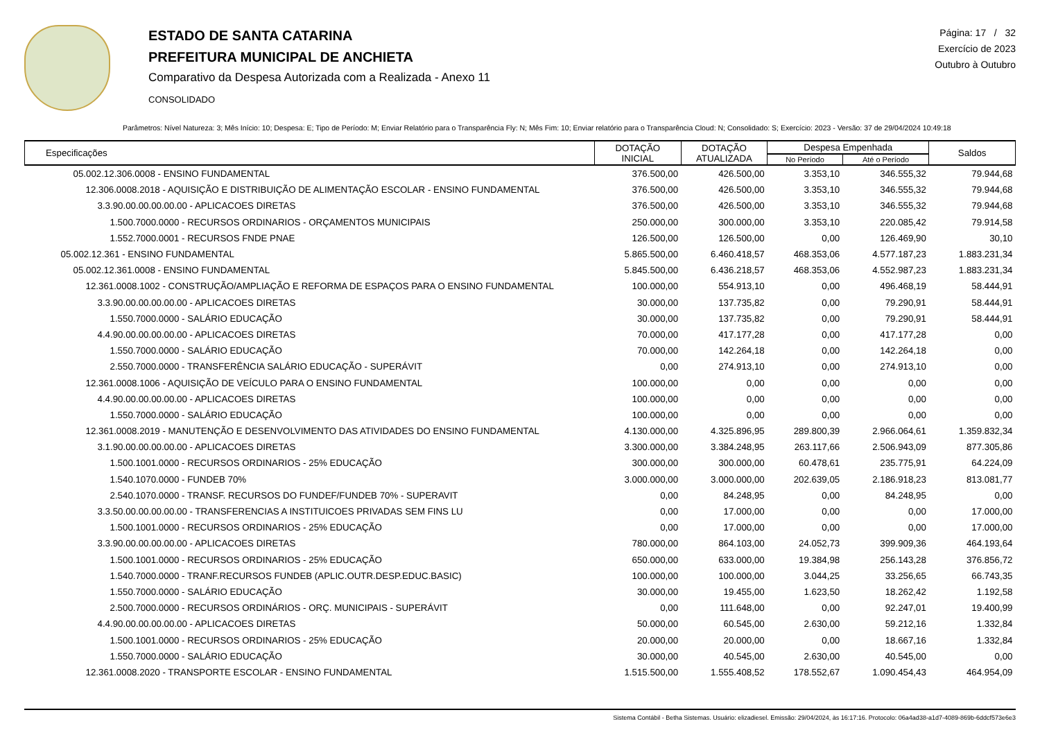ESTADO DE SANTA CATARINA
PREFEITURA MUNICIPAL DE ANCHIETA
Comparativo da Despesa Autorizada com a Realizada - Anexo 11
CONSOLIDADO
Página: 17 / 32
Exercício de 2023
Outubro à Outubro
Parâmetros: Nível Natureza: 3; Mês Início: 10; Despesa: E; Tipo de Período: M; Enviar Relatório para o Transparência Fly: N; Mês Fim: 10; Enviar relatório para o Transparência Cloud: N; Consolidado: S; Exercício: 2023 - Versão: 37 de 29/04/2024 10:49:18
| Especificações | DOTAÇÃO INICIAL | DOTAÇÃO ATUALIZADA | Despesa Empenhada | | Saldos |
| --- | --- | --- | --- | --- | --- |
| | | | No Período | Até o Período | |
| 05.002.12.306.0008 - ENSINO FUNDAMENTAL | 376.500,00 | 426.500,00 | 3.353,10 | 346.555,32 | 79.944,68 |
| 12.306.0008.2018 - AQUISIÇÃO E DISTRIBUIÇÃO DE ALIMENTAÇÃO ESCOLAR - ENSINO FUNDAMENTAL | 376.500,00 | 426.500,00 | 3.353,10 | 346.555,32 | 79.944,68 |
| 3.3.90.00.00.00.00.00 - APLICACOES DIRETAS | 376.500,00 | 426.500,00 | 3.353,10 | 346.555,32 | 79.944,68 |
| 1.500.7000.0000 - RECURSOS ORDINARIOS - ORÇAMENTOS MUNICIPAIS | 250.000,00 | 300.000,00 | 3.353,10 | 220.085,42 | 79.914,58 |
| 1.552.7000.0001 - RECURSOS FNDE PNAE | 126.500,00 | 126.500,00 | 0,00 | 126.469,90 | 30,10 |
| 05.002.12.361 - ENSINO FUNDAMENTAL | 5.865.500,00 | 6.460.418,57 | 468.353,06 | 4.577.187,23 | 1.883.231,34 |
| 05.002.12.361.0008 - ENSINO FUNDAMENTAL | 5.845.500,00 | 6.436.218,57 | 468.353,06 | 4.552.987,23 | 1.883.231,34 |
| 12.361.0008.1002 - CONSTRUÇÃO/AMPLIAÇÃO E REFORMA DE ESPAÇOS PARA O ENSINO FUNDAMENTAL | 100.000,00 | 554.913,10 | 0,00 | 496.468,19 | 58.444,91 |
| 3.3.90.00.00.00.00.00 - APLICACOES DIRETAS | 30.000,00 | 137.735,82 | 0,00 | 79.290,91 | 58.444,91 |
| 1.550.7000.0000 - SALÁRIO EDUCAÇÃO | 30.000,00 | 137.735,82 | 0,00 | 79.290,91 | 58.444,91 |
| 4.4.90.00.00.00.00.00 - APLICACOES DIRETAS | 70.000,00 | 417.177,28 | 0,00 | 417.177,28 | 0,00 |
| 1.550.7000.0000 - SALÁRIO EDUCAÇÃO | 70.000,00 | 142.264,18 | 0,00 | 142.264,18 | 0,00 |
| 2.550.7000.0000 - TRANSFERÊNCIA SALÁRIO EDUCAÇÃO - SUPERÁVIT | 0,00 | 274.913,10 | 0,00 | 274.913,10 | 0,00 |
| 12.361.0008.1006 - AQUISIÇÃO DE VEÍCULO PARA O ENSINO FUNDAMENTAL | 100.000,00 | 0,00 | 0,00 | 0,00 | 0,00 |
| 4.4.90.00.00.00.00.00 - APLICACOES DIRETAS | 100.000,00 | 0,00 | 0,00 | 0,00 | 0,00 |
| 1.550.7000.0000 - SALÁRIO EDUCAÇÃO | 100.000,00 | 0,00 | 0,00 | 0,00 | 0,00 |
| 12.361.0008.2019 - MANUTENÇÃO E DESENVOLVIMENTO DAS ATIVIDADES DO ENSINO FUNDAMENTAL | 4.130.000,00 | 4.325.896,95 | 289.800,39 | 2.966.064,61 | 1.359.832,34 |
| 3.1.90.00.00.00.00.00 - APLICACOES DIRETAS | 3.300.000,00 | 3.384.248,95 | 263.117,66 | 2.506.943,09 | 877.305,86 |
| 1.500.1001.0000 - RECURSOS ORDINARIOS - 25% EDUCAÇÃO | 300.000,00 | 300.000,00 | 60.478,61 | 235.775,91 | 64.224,09 |
| 1.540.1070.0000 - FUNDEB 70% | 3.000.000,00 | 3.000.000,00 | 202.639,05 | 2.186.918,23 | 813.081,77 |
| 2.540.1070.0000 - TRANSF. RECURSOS DO FUNDEF/FUNDEB 70% - SUPERAVIT | 0,00 | 84.248,95 | 0,00 | 84.248,95 | 0,00 |
| 3.3.50.00.00.00.00.00 - TRANSFERENCIAS A INSTITUICOES PRIVADAS SEM FINS LU | 0,00 | 17.000,00 | 0,00 | 0,00 | 17.000,00 |
| 1.500.1001.0000 - RECURSOS ORDINARIOS - 25% EDUCAÇÃO | 0,00 | 17.000,00 | 0,00 | 0,00 | 17.000,00 |
| 3.3.90.00.00.00.00.00 - APLICACOES DIRETAS | 780.000,00 | 864.103,00 | 24.052,73 | 399.909,36 | 464.193,64 |
| 1.500.1001.0000 - RECURSOS ORDINARIOS - 25% EDUCAÇÃO | 650.000,00 | 633.000,00 | 19.384,98 | 256.143,28 | 376.856,72 |
| 1.540.7000.0000 - TRANF.RECURSOS FUNDEB (APLIC.OUTR.DESP.EDUC.BASIC) | 100.000,00 | 100.000,00 | 3.044,25 | 33.256,65 | 66.743,35 |
| 1.550.7000.0000 - SALÁRIO EDUCAÇÃO | 30.000,00 | 19.455,00 | 1.623,50 | 18.262,42 | 1.192,58 |
| 2.500.7000.0000 - RECURSOS ORDINÁRIOS - ORÇ. MUNICIPAIS - SUPERÁVIT | 0,00 | 111.648,00 | 0,00 | 92.247,01 | 19.400,99 |
| 4.4.90.00.00.00.00.00 - APLICACOES DIRETAS | 50.000,00 | 60.545,00 | 2.630,00 | 59.212,16 | 1.332,84 |
| 1.500.1001.0000 - RECURSOS ORDINARIOS - 25% EDUCAÇÃO | 20.000,00 | 20.000,00 | 0,00 | 18.667,16 | 1.332,84 |
| 1.550.7000.0000 - SALÁRIO EDUCAÇÃO | 30.000,00 | 40.545,00 | 2.630,00 | 40.545,00 | 0,00 |
| 12.361.0008.2020 - TRANSPORTE ESCOLAR - ENSINO FUNDAMENTAL | 1.515.500,00 | 1.555.408,52 | 178.552,67 | 1.090.454,43 | 464.954,09 |
Sistema Contábil - Betha Sistemas. Usuário: elizadiesel. Emissão: 29/04/2024, às 16:17:16. Protocolo: 06a4ad38-a1d7-4089-869b-6ddcf573e6e3